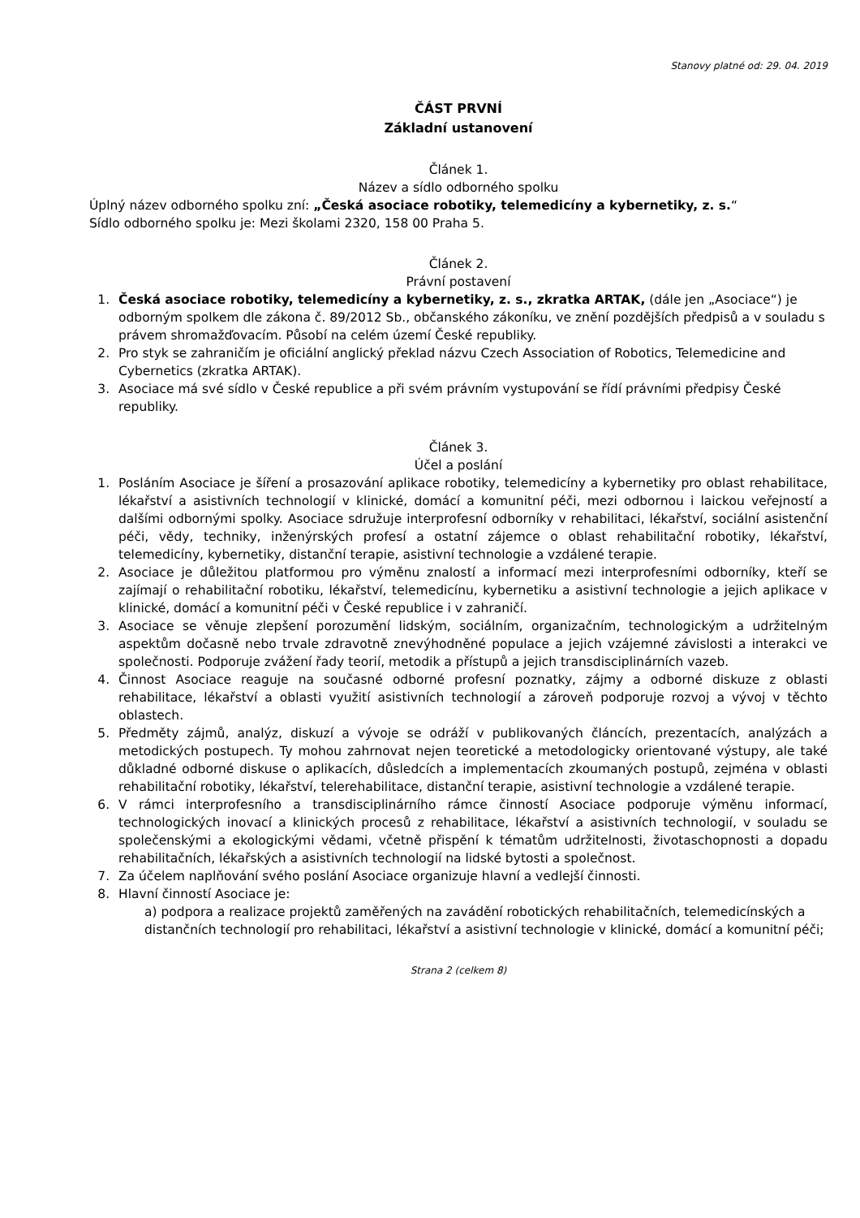Stanovy platné od: 29. 04. 2019
ČÁST PRVNÍ
Základní ustanovení
Článek 1.
Název a sídlo odborného spolku
Úplný název odborného spolku zní: „Česká asociace robotiky, telemedicíny a kybernetiky, z. s.“
Sídlo odborného spolku je: Mezi školami 2320, 158 00 Praha 5.
Článek 2.
Právní postavení
1. Česká asociace robotiky, telemedicíny a kybernetiky, z. s., zkratka ARTAK, (dále jen „Asociace“) je odborným spolkem dle zákona č. 89/2012 Sb., občanského zákoníku, ve znění pozdějších předpisů a v souladu s právem shromažďovacím. Působí na celém území České republiky.
2. Pro styk se zahraničím je oficiální anglický překlad názvu Czech Association of Robotics, Telemedicine and Cybernetics (zkratka ARTAK).
3. Asociace má své sídlo v České republice a při svém právním vystupování se řídí právními předpisy České republiky.
Článek 3.
Účel a poslání
1. Posláním Asociace je šíření a prosazování aplikace robotiky, telemedicíny a kybernetiky pro oblast rehabilitace, lékařství a asistivních technologií v klinické, domácí a komunitní péči, mezi odbornou i laickou veřejností a dalšími odbornými spolky. Asociace sdružuje interprofesní odborníky v rehabilitaci, lékařství, sociální asistenční péči, vědy, techniky, inženýrských profesí a ostatní zájemce o oblast rehabilitační robotiky, lékařství, telemedicíny, kybernetiky, distanční terapie, asistivní technologie a vzdálené terapie.
2. Asociace je důležitou platformou pro výměnu znalostí a informací mezi interprofesními odborníky, kteří se zajímají o rehabilitační robotiku, lékařství, telemedicínu, kybernetiku a asistivní technologie a jejich aplikace v klinické, domácí a komunitní péči v České republice i v zahraničí.
3. Asociace se věnuje zlepšení porozumění lidským, sociálním, organizačním, technologickým a udržitelným aspektům dočasně nebo trvale zdravotně znevýhodněné populace a jejich vzájemné závislosti a interakci ve společnosti. Podporuje zvážení řady teorií, metodik a přístupů a jejich transdisciplinárních vazeb.
4. Činnost Asociace reaguje na současné odborné profesní poznatky, zájmy a odborné diskuze z oblasti rehabilitace, lékařství a oblasti využití asistivních technologií a zároveň podporuje rozvoj a vývoj v těchto oblastech.
5. Předměty zájmů, analýz, diskuzí a vývoje se odráží v publikovaných článcích, prezentacích, analýzách a metodických postupech. Ty mohou zahrnovat nejen teoretické a metodologicky orientované výstupy, ale také důkladné odborné diskuse o aplikacích, důsledcích a implementacích zkoumaných postupů, zejména v oblasti rehabilitační robotiky, lékařství, telerehabilitace, distanční terapie, asistivní technologie a vzdálené terapie.
6. V rámci interprofesního a transdisciplinárního rámce činností Asociace podporuje výměnu informací, technologických inovací a klinických procesů z rehabilitace, lékařství a asistivních technologií, v souladu se společenskými a ekologickými vědami, včetně přispění k tématům udržitelnosti, životaschopnosti a dopadu rehabilitačních, lékařských a asistivních technologií na lidské bytosti a společnost.
7. Za účelem naplňování svého poslání Asociace organizuje hlavní a vedlejší činnosti.
8. Hlavní činností Asociace je:
a) podpora a realizace projektů zaměřených na zavádění robotických rehabilitačních, telemedicínských a distančních technologií pro rehabilitaci, lékařství a asistivní technologie v klinické, domácí a komunitní péči;
Strana 2 (celkem 8)